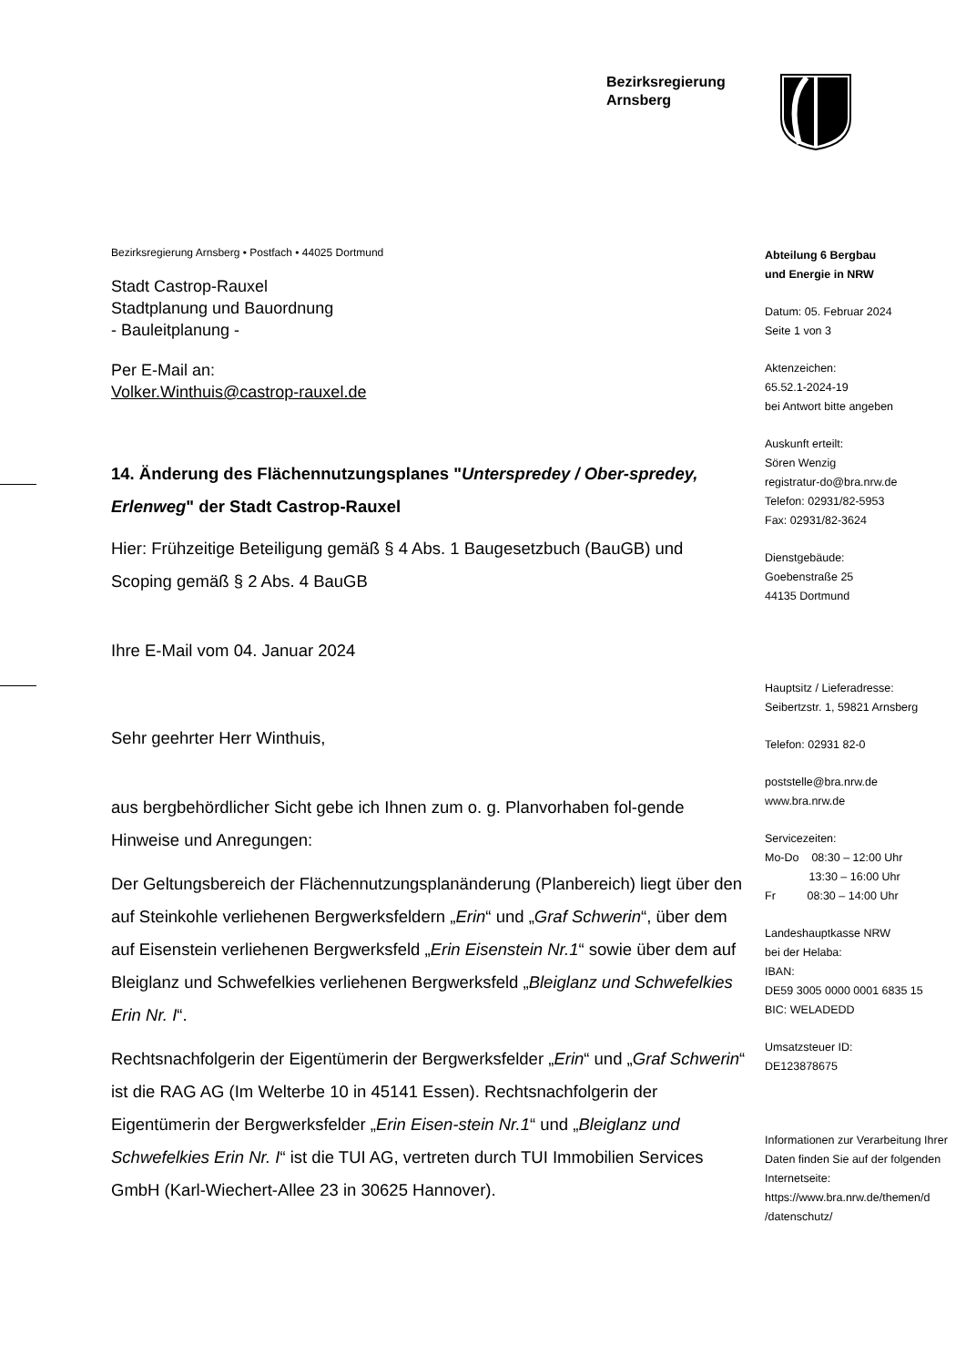Bezirksregierung
Arnsberg
Bezirksregierung Arnsberg • Postfach • 44025 Dortmund
Stadt Castrop-Rauxel
Stadtplanung und Bauordnung
- Bauleitplanung -
Per E-Mail an:
Volker.Winthuis@castrop-rauxel.de
14. Änderung des Flächennutzungsplanes "Unterspredey / Ober-spredey, Erlenweg" der Stadt Castrop-Rauxel
Hier: Frühzeitige Beteiligung gemäß § 4 Abs. 1 Baugesetzbuch (BauGB) und Scoping gemäß § 2 Abs. 4 BauGB
Ihre E-Mail vom 04. Januar 2024
Sehr geehrter Herr Winthuis,
aus bergbehördlicher Sicht gebe ich Ihnen zum o. g. Planvorhaben fol-gende Hinweise und Anregungen:
Der Geltungsbereich der Flächennutzungsplanänderung (Planbereich) liegt über den auf Steinkohle verliehenen Bergwerksfeldern „Erin“ und „Graf Schwerin“, über dem auf Eisenstein verliehenen Bergwerksfeld „Erin Eisenstein Nr.1“ sowie über dem auf Bleiglanz und Schwefelkies verliehenen Bergwerksfeld „Bleiglanz und Schwefelkies Erin Nr. I“.
Rechtsnachfolgerin der Eigentümerin der Bergwerksfelder „Erin“ und „Graf Schwerin“ ist die RAG AG (Im Welterbe 10 in 45141 Essen). Rechtsnachfolgerin der Eigentümerin der Bergwerksfelder „Erin Eisen-stein Nr.1“ und „Bleiglanz und Schwefelkies Erin Nr. I“ ist die TUI AG, vertreten durch TUI Immobilien Services GmbH (Karl-Wiechert-Allee 23 in 30625 Hannover).
Abteilung 6 Bergbau
und Energie in NRW
Datum: 05. Februar 2024
Seite 1 von 3
Aktenzeichen:
65.52.1-2024-19
bei Antwort bitte angeben
Auskunft erteilt:
Sören Wenzig
registratur-do@bra.nrw.de
Telefon: 02931/82-5953
Fax: 02931/82-3624
Dienstgebäude:
Goebenstraße 25
44135 Dortmund
Hauptsitz / Lieferadresse:
Seibertzstr. 1, 59821 Arnsberg
Telefon: 02931 82-0
poststelle@bra.nrw.de
www.bra.nrw.de
Servicezeiten:
Mo-Do 08:30 – 12:00 Uhr
13:30 – 16:00 Uhr
Fr 08:30 – 14:00 Uhr
Landeshauptkasse NRW
bei der Helaba:
IBAN:
DE59 3005 0000 0001 6835 15
BIC: WELADEDD
Umsatzsteuer ID:
DE123878675
Informationen zur Verarbeitung Ihrer Daten finden Sie auf der folgenden Internetseite:
https://www.bra.nrw.de/themen/d /datenschutz/